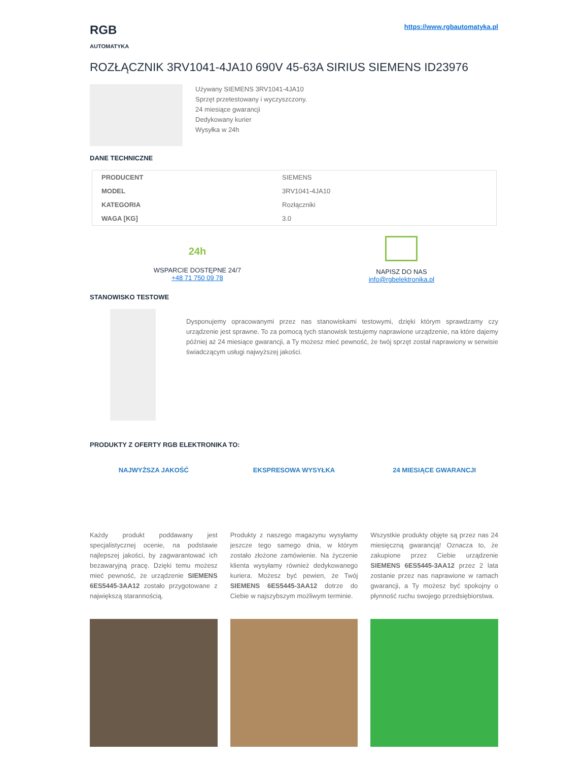RGB
AUTOMATYKA
https://www.rgbautomatyka.pl
ROZŁĄCZNIK 3RV1041-4JA10 690V 45-63A SIRIUS SIEMENS ID23976
Używany SIEMENS 3RV1041-4JA10
Sprzęt przetestowany i wyczyszczony.
24 miesiące gwarancji
Dedykowany kurier
Wysyłka w 24h
DANE TECHNICZNE
| PRODUCENT | SIEMENS |
| MODEL | 3RV1041-4JA10 |
| KATEGORIA | Rozłączniki |
| WAGA [KG] | 3.0 |
24h
WSPARCIE DOSTĘPNE 24/7
+48 71 750 09 78
NAPISZ DO NAS
info@rgbelektronika.pl
STANOWISKO TESTOWE
Dysponujemy opracowanymi przez nas stanowiskami testowymi, dzięki którym sprawdzamy czy urządzenie jest sprawne. To za pomocą tych stanowisk testujemy naprawione urządzenie, na które dajemy później aż 24 miesiące gwarancji, a Ty możesz mieć pewność, że twój sprzęt został naprawiony w serwisie świadczącym usługi najwyższej jakości.
PRODUKTY Z OFERTY RGB ELEKTRONIKA TO:
NAJWYŻSZA JAKOŚĆ
Każdy produkt poddawany jest specjalistycznej ocenie, na podstawie najlepszej jakości, by zagwarantować ich bezawaryjną pracę. Dzięki temu możesz mieć pewność, że urządzenie SIEMENS 6ES5445-3AA12 zostało przygotowane z największą starannością.
EKSPRESOWA WYSYŁKA
Produkty z naszego magazynu wysyłamy jeszcze tego samego dnia, w którym zostało złożone zamówienie. Na życzenie klienta wysyłamy również dedykowanego kuriera. Możesz być pewien, że Twój SIEMENS 6ES5445-3AA12 dotrze do Ciebie w najszybszym możliwym terminie.
24 MIESIĄCE GWARANCJI
Wszystkie produkty objęte są przez nas 24 miesięczną gwarancją! Oznacza to, że zakupione przez Ciebie urządzenie SIEMENS 6ES5445-3AA12 przez 2 lata zostanie przez nas naprawione w ramach gwarancji, a Ty możesz być spokojny o płynność ruchu swojego przedsiębiorstwa.